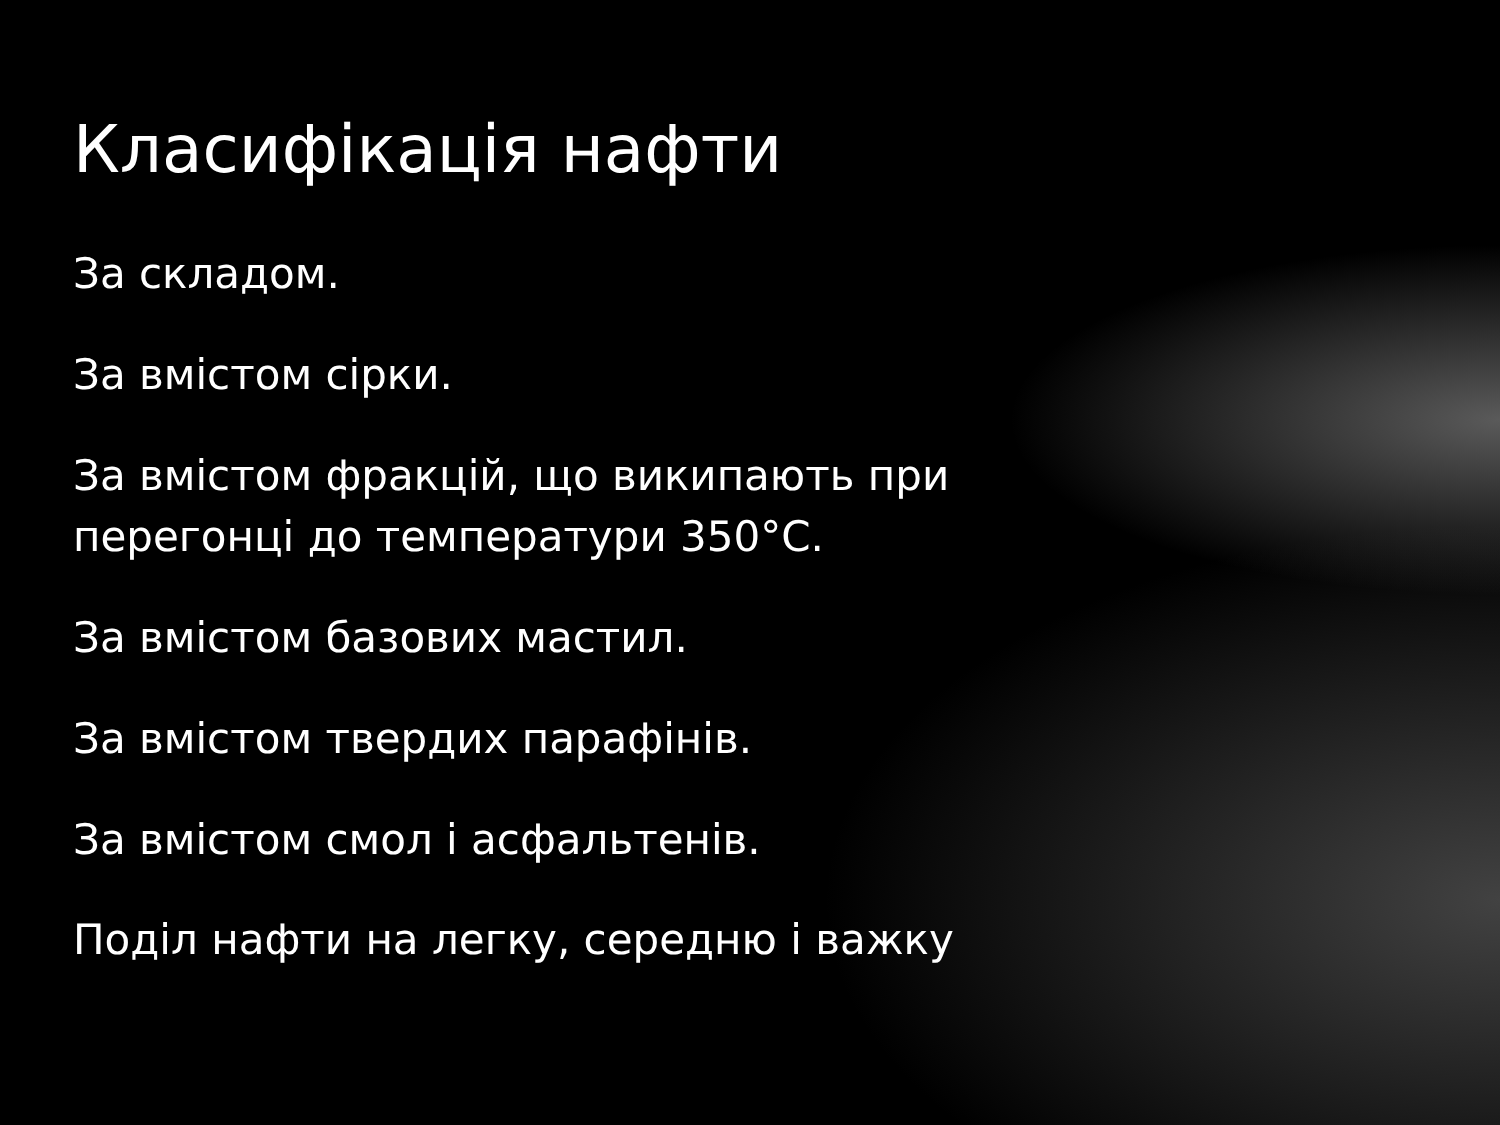Класифікація нафти
За складом.
За вмістом сірки.
За вмістом фракцій, що википають при перегонці до температури 350°C.
За вмістом базових мастил.
За вмістом твердих парафінів.
За вмістом смол і асфальтенів.
Поділ нафти на легку, середню і важку